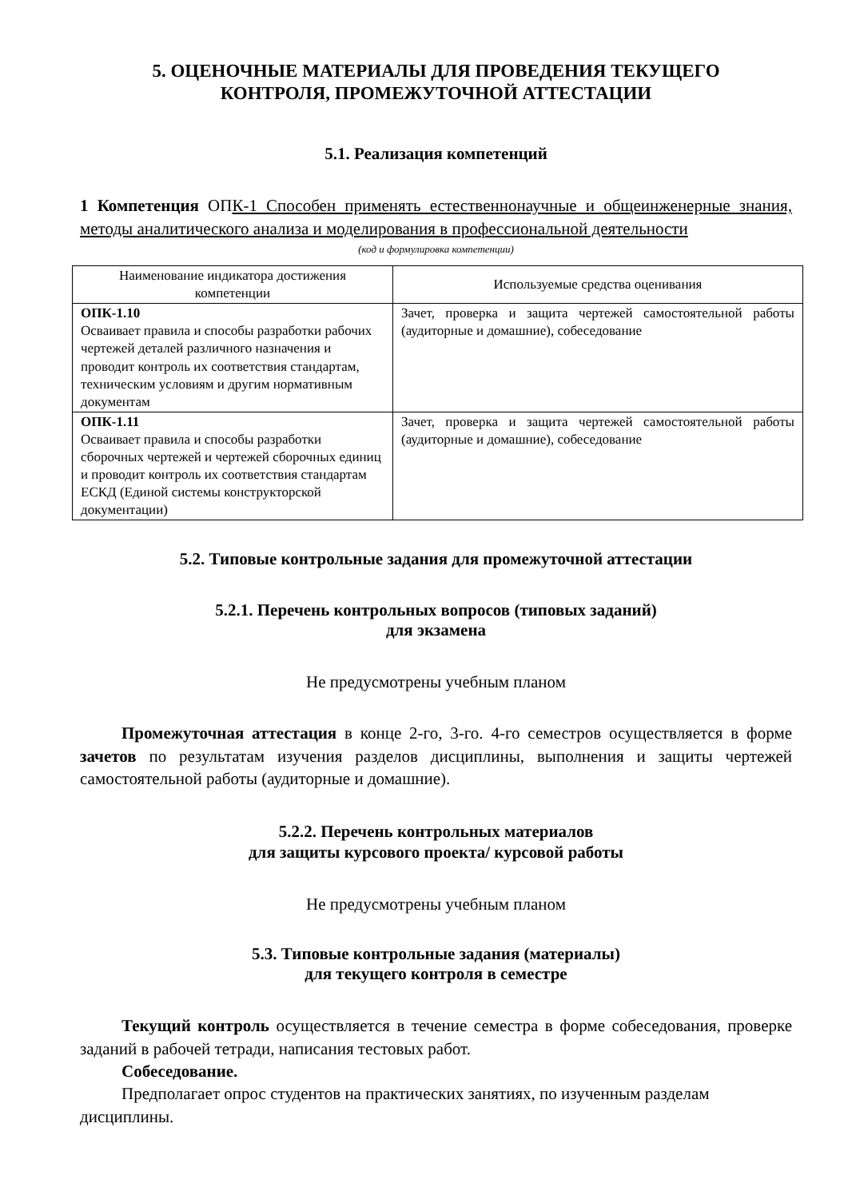5. ОЦЕНОЧНЫЕ МАТЕРИАЛЫ ДЛЯ ПРОВЕДЕНИЯ ТЕКУЩЕГО
КОНТРОЛЯ, ПРОМЕЖУТОЧНОЙ АТТЕСТАЦИИ
5.1. Реализация компетенций
1 Компетенция ОПК-1 Способен применять естественнонаучные и общеинженерные знания, методы аналитического анализа и моделирования в профессиональной деятельности
(код и формулировка компетенции)
| Наименование индикатора достижения компетенции | Используемые средства оценивания |
| --- | --- |
| ОПК-1.10 Осваивает правила и способы разработки рабочих чертежей деталей различного назначения и проводит контроль их соответствия стандартам, техническим условиям и другим нормативным документам | Зачет, проверка и защита чертежей самостоятельной работы (аудиторные и домашние), собеседование |
| ОПК-1.11 Осваивает правила и способы разработки сборочных чертежей и чертежей сборочных единиц и проводит контроль их соответствия стандартам ЕСКД (Единой системы конструкторской документации) | Зачет, проверка и защита чертежей самостоятельной работы (аудиторные и домашние), собеседование |
5.2. Типовые контрольные задания для промежуточной аттестации
5.2.1. Перечень контрольных вопросов (типовых заданий)
для экзамена
Не предусмотрены учебным планом
Промежуточная аттестация в конце 2-го, 3-го. 4-го семестров осуществляется в форме зачетов по результатам изучения разделов дисциплины, выполнения и защиты чертежей самостоятельной работы (аудиторные и домашние).
5.2.2. Перечень контрольных материалов
для защиты курсового проекта/ курсовой работы
Не предусмотрены учебным планом
5.3. Типовые контрольные задания (материалы)
для текущего контроля в семестре
Текущий контроль осуществляется в течение семестра в форме собеседования, проверке заданий в рабочей тетради, написания тестовых работ.
Собеседование.
Предполагает опрос студентов на практических занятиях, по изученным разделам дисциплины.